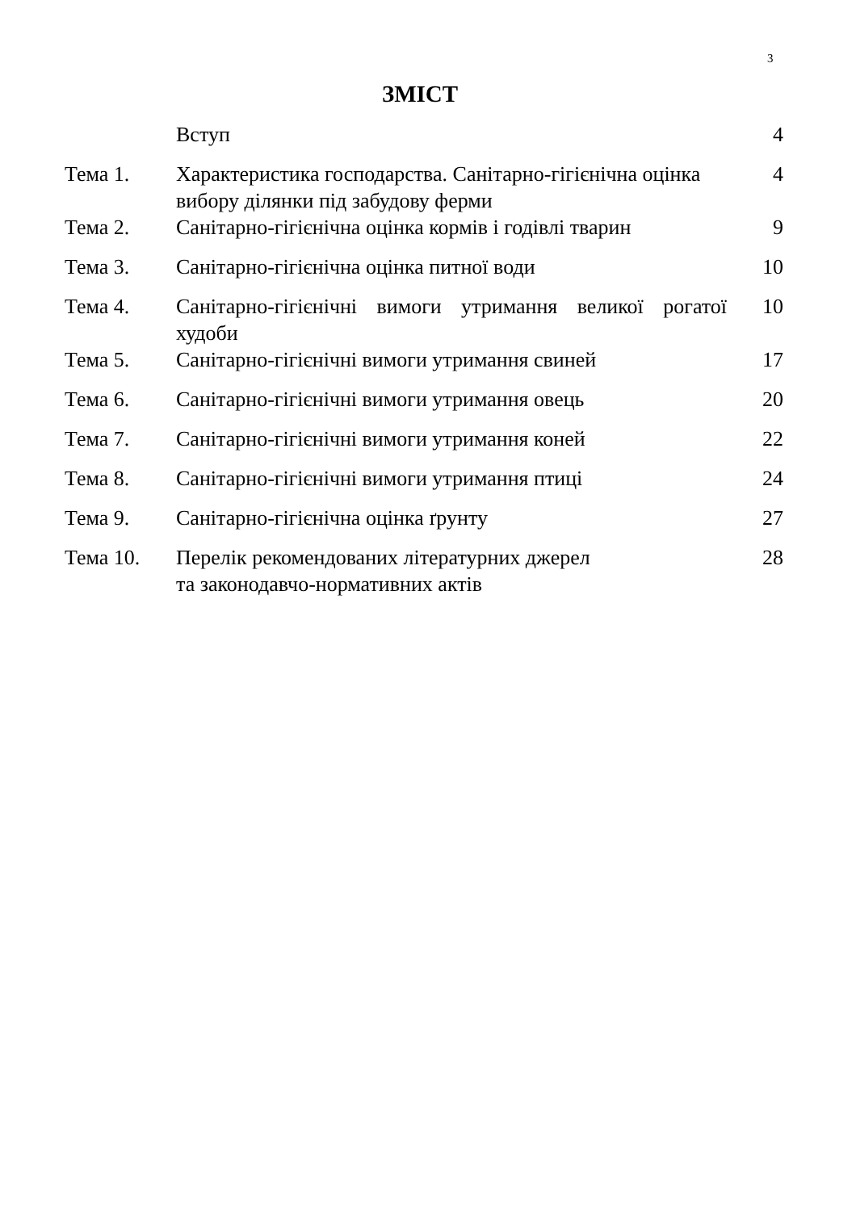3
ЗМІСТ
| | Вступ | 4 |
| Тема 1. | Характеристика господарства. Санітарно-гігієнічна оцінка вибору ділянки під забудову ферми | 4 |
| Тема 2. | Санітарно-гігієнічна оцінка кормів і годівлі тварин | 9 |
| Тема 3. | Санітарно-гігієнічна оцінка питної води | 10 |
| Тема 4. | Санітарно-гігієнічні вимоги утримання великої рогатої худоби | 10 |
| Тема 5. | Санітарно-гігієнічні вимоги утримання свиней | 17 |
| Тема 6. | Санітарно-гігієнічні вимоги утримання овець | 20 |
| Тема 7. | Санітарно-гігієнічні вимоги утримання коней | 22 |
| Тема 8. | Санітарно-гігієнічні вимоги утримання птиці | 24 |
| Тема 9. | Санітарно-гігієнічна оцінка ґрунту | 27 |
| Тема 10. | Перелік рекомендованих літературних джерел та законодавчо-нормативних актів | 28 |